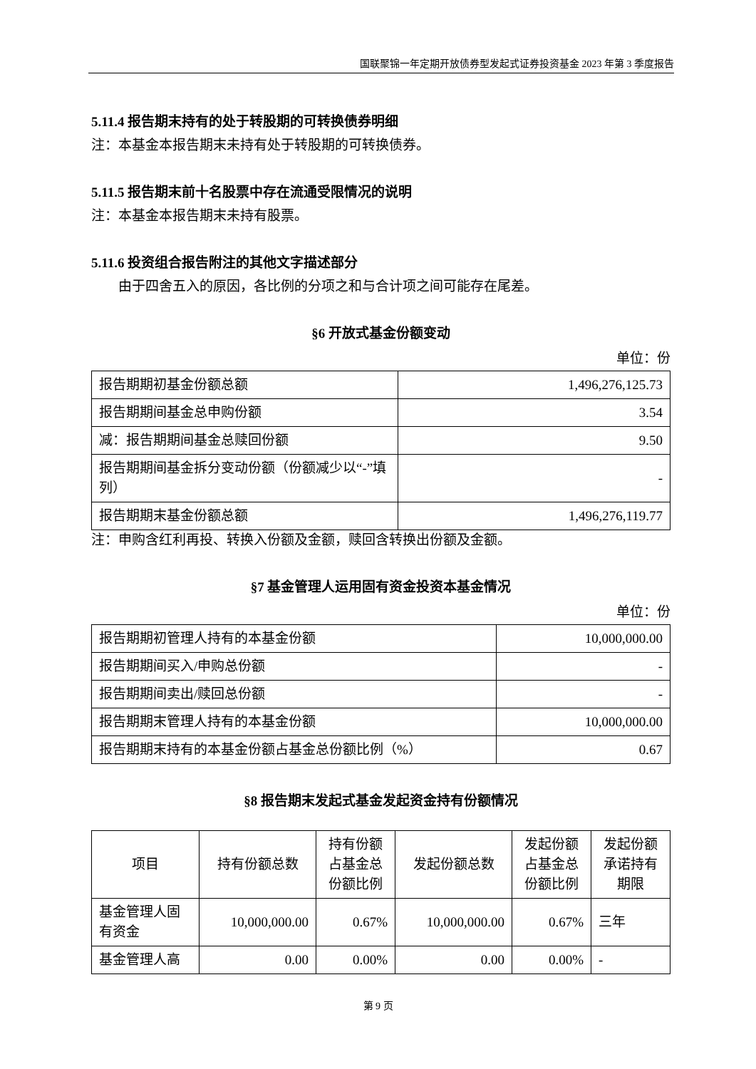国联聚锦一年定期开放债券型发起式证券投资基金 2023 年第 3 季度报告
5.11.4 报告期末持有的处于转股期的可转换债券明细
注：本基金本报告期末未持有处于转股期的可转换债券。
5.11.5 报告期末前十名股票中存在流通受限情况的说明
注：本基金本报告期末未持有股票。
5.11.6 投资组合报告附注的其他文字描述部分
由于四舍五入的原因，各比例的分项之和与合计项之间可能存在尾差。
§6 开放式基金份额变动
单位：份
| 报告期期初基金份额总额 | 1,496,276,125.73 |
| 报告期期间基金总申购份额 | 3.54 |
| 减：报告期期间基金总赎回份额 | 9.50 |
| 报告期期间基金拆分变动份额（份额减少以“-”填列） | - |
| 报告期期末基金份额总额 | 1,496,276,119.77 |
注：申购含红利再投、转换入份额及金额，赎回含转换出份额及金额。
§7 基金管理人运用固有资金投资本基金情况
单位：份
| 报告期期初管理人持有的本基金份额 | 10,000,000.00 |
| 报告期期间买入/申购总份额 | - |
| 报告期期间卖出/赎回总份额 | - |
| 报告期期末管理人持有的本基金份额 | 10,000,000.00 |
| 报告期期末持有的本基金份额占基金总份额比例（%） | 0.67 |
§8 报告期末发起式基金发起资金持有份额情况
| 项目 | 持有份额总数 | 持有份额占基金总份额比例 | 发起份额总数 | 发起份额占基金总份额比例 | 发起份额承诺持有期限 |
| --- | --- | --- | --- | --- | --- |
| 基金管理人固有资金 | 10,000,000.00 | 0.67% | 10,000,000.00 | 0.67% | 三年 |
| 基金管理人高 | 0.00 | 0.00% | 0.00 | 0.00% | - |
第 9 页